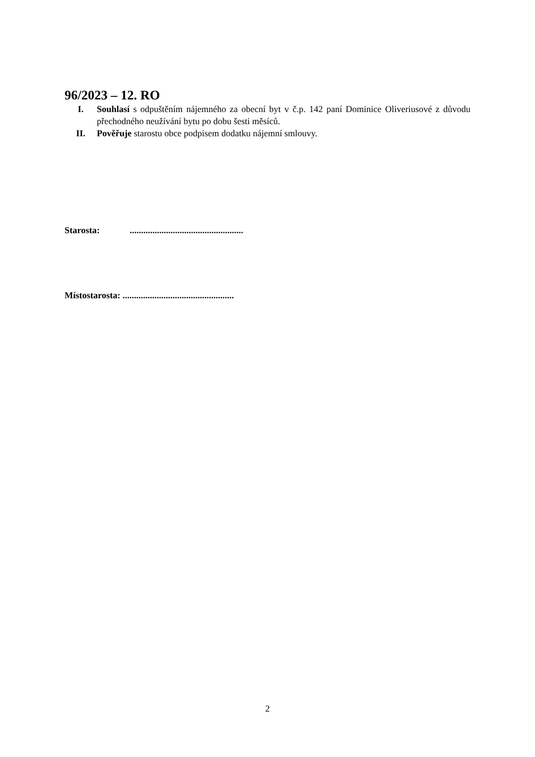96/2023 – 12. RO
I. Souhlasí s odpuštěním nájemného za obecní byt v č.p. 142 paní Dominice Oliveriusové z důvodu přechodného neužívání bytu po dobu šesti měsíců.
II. Pověřuje starostu obce podpisem dodatku nájemní smlouvy.
Starosta: ..................................................
Místostarosta: .................................................
2